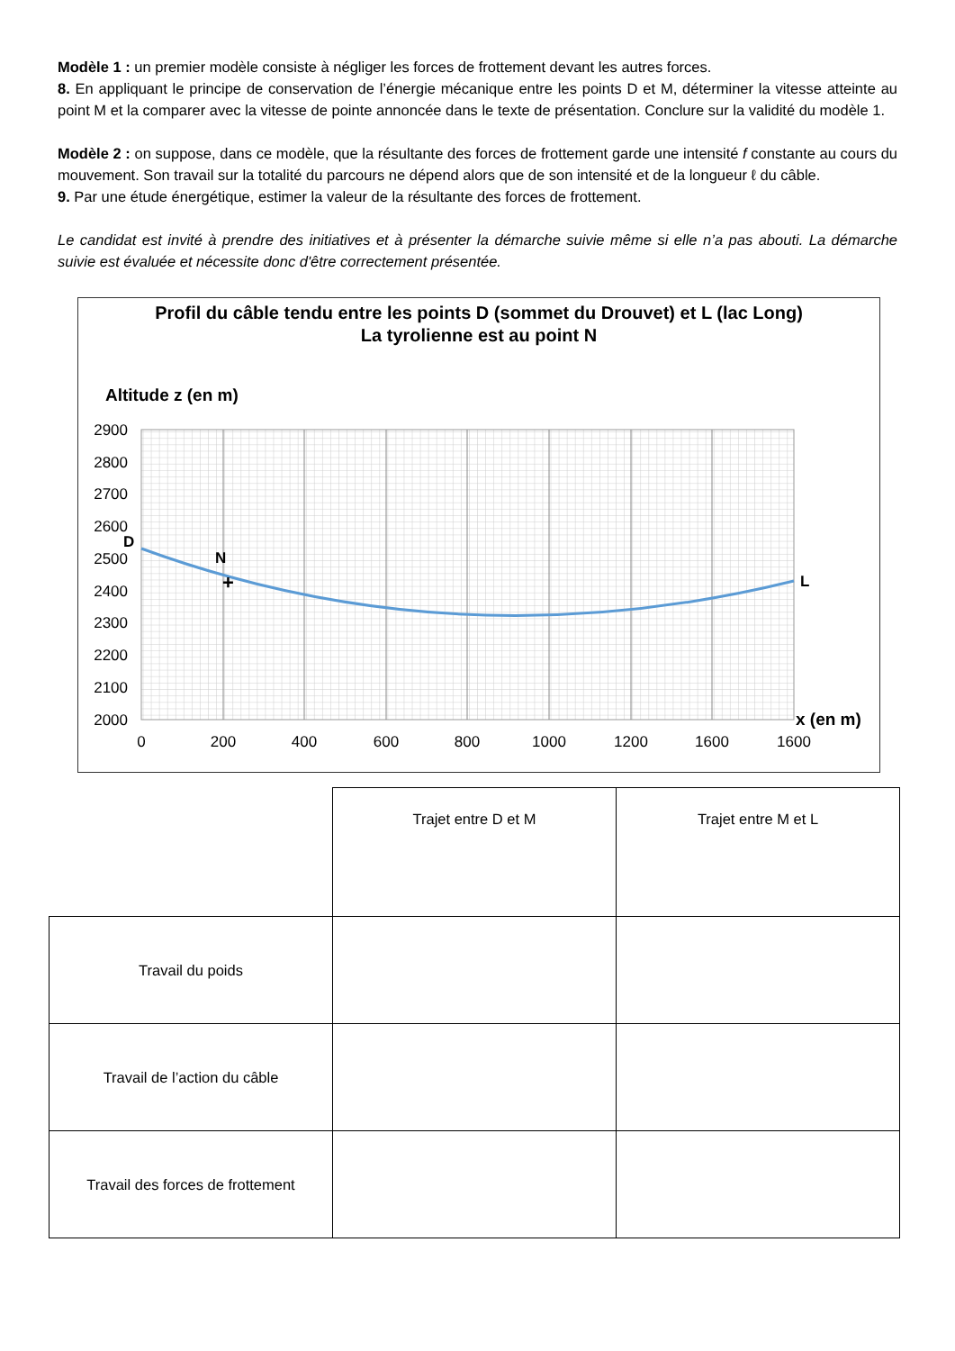Modèle 1 : un premier modèle consiste à négliger les forces de frottement devant les autres forces.
8. En appliquant le principe de conservation de l’énergie mécanique entre les points D et M, déterminer la vitesse atteinte au point M et la comparer avec la vitesse de pointe annoncée dans le texte de présentation. Conclure sur la validité du modèle 1.
Modèle 2 : on suppose, dans ce modèle, que la résultante des forces de frottement garde une intensité f constante au cours du mouvement. Son travail sur la totalité du parcours ne dépend alors que de son intensité et de la longueur ℓ du câble.
9. Par une étude énergétique, estimer la valeur de la résultante des forces de frottement.
Le candidat est invité à prendre des initiatives et à présenter la démarche suivie même si elle n’a pas abouti. La démarche suivie est évaluée et nécessite donc d'être correctement présentée.
Profil du câble tendu entre les points D (sommet du Drouvet) et L (lac Long)
La tyrolienne est au point N
Altitude z (en m)
2900
2800
2700
2600
2500
2400
2300
2200
2100
2000
0
200
400
600
800
1000
1200
1600
1600
D
N
+
L
x (en m)
| | Trajet entre D et M | Trajet entre M et L |
| Travail du poids | | |
| Travail de l’action du câble | | |
| Travail des forces de frottement | | |